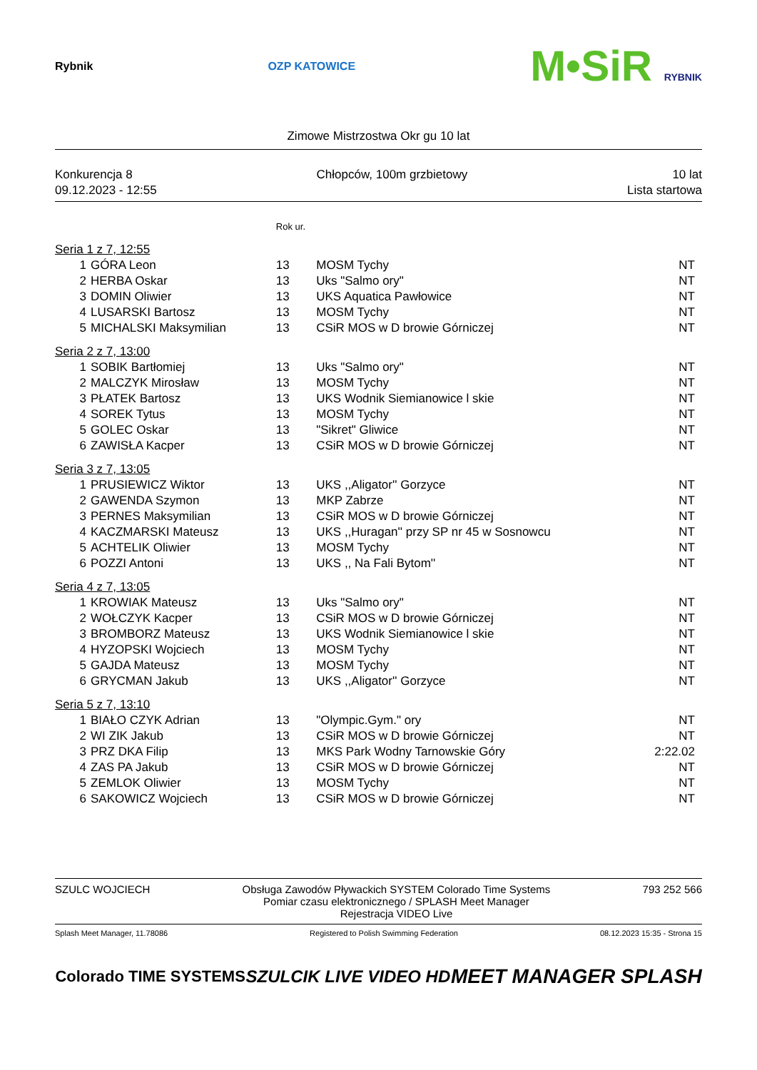Rybnik OZP KATOWICE
M•SiR RYBNIK
Zimowe Mistrzostwa Okr gu 10 lat
Konkurencja 8
09.12.2023 - 12:55
Chłopców, 100m grzbietowy 10 lat
Lista startowa
| | | Rok ur. | | |
| Seria 1 z 7, 12:55 | | | | |
| 1 | GÓRA Leon | 13 | MOSM Tychy | NT |
| 2 | HERBA Oskar | 13 | Uks "Salmo ory" | NT |
| 3 | DOMIN Oliwier | 13 | UKS Aquatica Pawłowice | NT |
| 4 | LUSARSKI Bartosz | 13 | MOSM Tychy | NT |
| 5 | MICHALSKI Maksymilian | 13 | CSiR MOS w D browie Górniczej | NT |
| Seria 2 z 7, 13:00 | | | | |
| 1 | SOBIK Bartłomiej | 13 | Uks "Salmo ory" | NT |
| 2 | MALCZYK Mirosław | 13 | MOSM Tychy | NT |
| 3 | PŁATEK Bartosz | 13 | UKS Wodnik Siemianowice l skie | NT |
| 4 | SOREK Tytus | 13 | MOSM Tychy | NT |
| 5 | GOLEC Oskar | 13 | "Sikret" Gliwice | NT |
| 6 | ZAWISŁA Kacper | 13 | CSiR MOS w D browie Górniczej | NT |
| Seria 3 z 7, 13:05 | | | | |
| 1 | PRUSIEWICZ Wiktor | 13 | UKS ,,Aligator'' Gorzyce | NT |
| 2 | GAWENDA Szymon | 13 | MKP Zabrze | NT |
| 3 | PERNES Maksymilian | 13 | CSiR MOS w D browie Górniczej | NT |
| 4 | KACZMARSKI Mateusz | 13 | UKS ,,Huragan'' przy SP nr 45 w Sosnowcu | NT |
| 5 | ACHTELIK Oliwier | 13 | MOSM Tychy | NT |
| 6 | POZZI Antoni | 13 | UKS ,, Na Fali Bytom'' | NT |
| Seria 4 z 7, 13:05 | | | | |
| 1 | KROWIAK Mateusz | 13 | Uks "Salmo ory" | NT |
| 2 | WOŁCZYK Kacper | 13 | CSiR MOS w D browie Górniczej | NT |
| 3 | BROMBORZ Mateusz | 13 | UKS Wodnik Siemianowice l skie | NT |
| 4 | HYZOPSKI Wojciech | 13 | MOSM Tychy | NT |
| 5 | GAJDA Mateusz | 13 | MOSM Tychy | NT |
| 6 | GRYCMAN Jakub | 13 | UKS ,,Aligator'' Gorzyce | NT |
| Seria 5 z 7, 13:10 | | | | |
| 1 | BIAŁO CZYK Adrian | 13 | "Olympic.Gym." ory | NT |
| 2 | WI ZIK Jakub | 13 | CSiR MOS w D browie Górniczej | NT |
| 3 | PRZ DKA Filip | 13 | MKS Park Wodny Tarnowskie Góry | 2:22.02 |
| 4 | ZAS PA Jakub | 13 | CSiR MOS w D browie Górniczej | NT |
| 5 | ZEMLOK Oliwier | 13 | MOSM Tychy | NT |
| 6 | SAKOWICZ Wojciech | 13 | CSiR MOS w D browie Górniczej | NT |
SZULC WOJCIECH Obsługa Zawodów Pływackich SYSTEM Colorado Time Systems
Pomiar czasu elektronicznego / SPLASH Meet Manager
Rejestracja VIDEO Live
793 252 566
Splash Meet Manager, 11.78086 Registered to Polish Swimming Federation
08.12.2023 15:35 - Strona 15
Colorado TIME SYSTEMS SZULCIK LIVE VIDEO HD
MEET MANAGER SPLASH